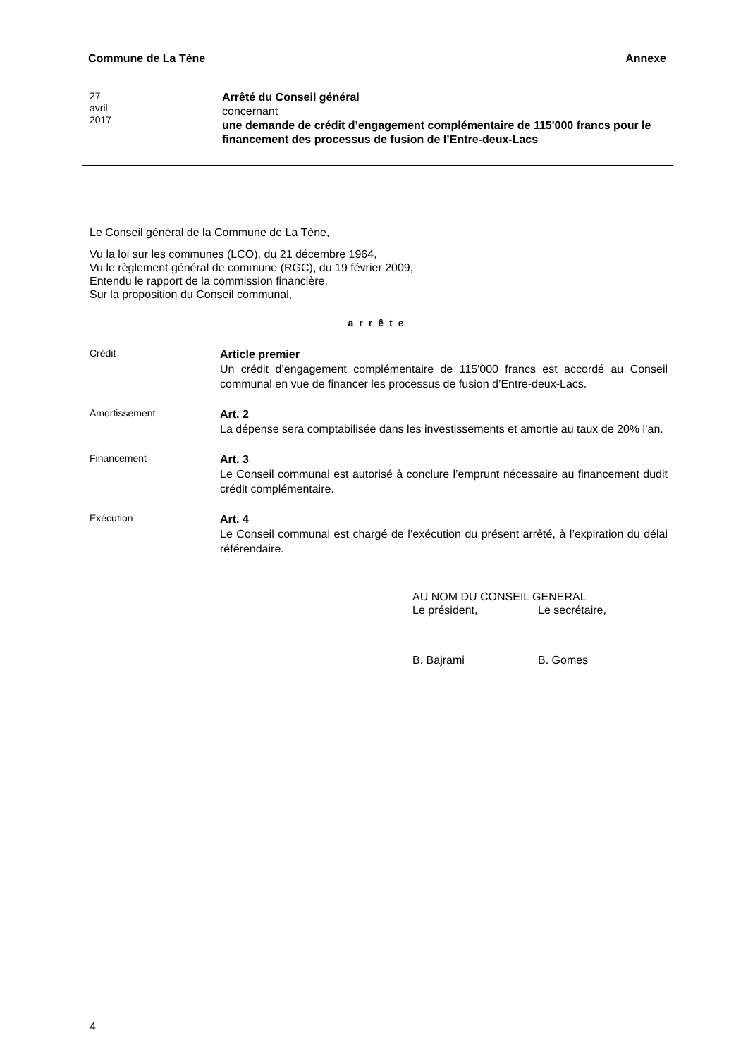Commune de La Tène Annexe
27
avril
2017
Arrêté du Conseil général
concernant
une demande de crédit d’engagement complémentaire de 115'000 francs pour le financement des processus de fusion de l’Entre-deux-Lacs
Le Conseil général de la Commune de La Tène,
Vu la loi sur les communes (LCO), du 21 décembre 1964,
Vu le règlement général de commune (RGC), du 19 février 2009,
Entendu le rapport de la commission financière,
Sur la proposition du Conseil communal,
arrête
Crédit
Article premier
Un crédit d’engagement complémentaire de 115'000 francs est accordé au Conseil communal en vue de financer les processus de fusion d’Entre-deux-Lacs.
Amortissement
Art. 2
La dépense sera comptabilisée dans les investissements et amortie au taux de 20% l’an.
Financement
Art. 3
Le Conseil communal est autorisé à conclure l’emprunt nécessaire au financement dudit crédit complémentaire.
Exécution
Art. 4
Le Conseil communal est chargé de l’exécution du présent arrêté, à l’expiration du délai référendaire.
AU NOM DU CONSEIL GENERAL
Le président, Le secrétaire,
B. Bajrami B. Gomes
4